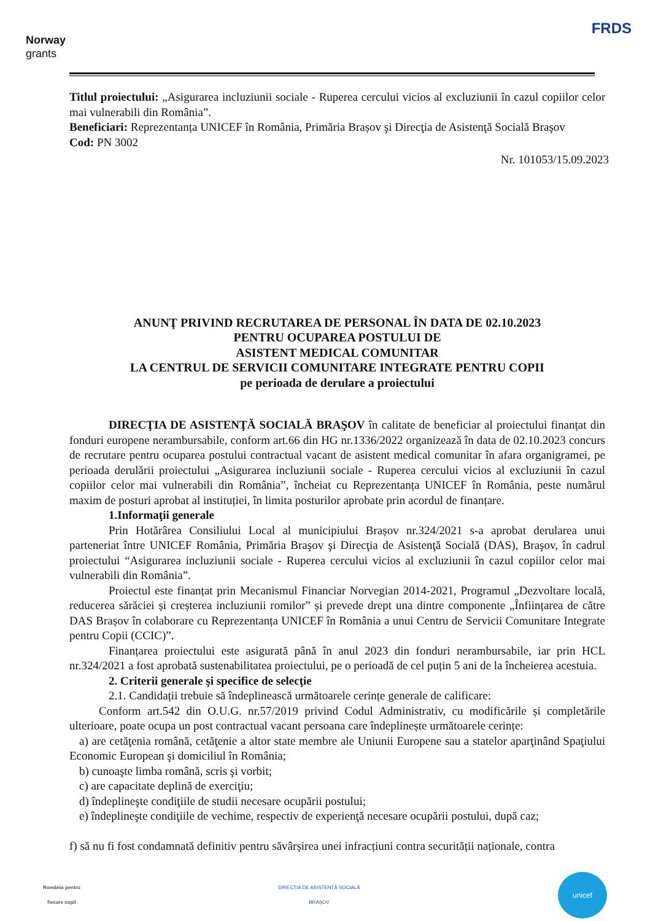Norway
grants
FRDS
Titlul proiectului: „Asigurarea incluziunii sociale - Ruperea cercului vicios al excluziunii în cazul copiilor celor mai vulnerabili din România”.
Beneficiari: Reprezentanța UNICEF în România, Primăria Brașov şi Direcţia de Asistenţă Socială Braşov
Cod: PN 3002
Nr. 101053/15.09.2023
ANUNŢ PRIVIND RECRUTAREA DE PERSONAL ÎN DATA DE 02.10.2023
PENTRU OCUPAREA POSTULUI DE
ASISTENT MEDICAL COMUNITAR
LA CENTRUL DE SERVICII COMUNITARE INTEGRATE PENTRU COPII
pe perioada de derulare a proiectului
DIRECŢIA DE ASISTENŢĂ SOCIALĂ BRAŞOV în calitate de beneficiar al proiectului finanțat din fonduri europene nerambursabile, conform art.66 din HG nr.1336/2022 organizează în data de 02.10.2023 concurs de recrutare pentru ocuparea postului contractual vacant de asistent medical comunitar în afara organigramei, pe perioada derulării proiectului „Asigurarea incluziunii sociale - Ruperea cercului vicios al excluziunii în cazul copiilor celor mai vulnerabili din România”, încheiat cu Reprezentanța UNICEF în România, peste numărul maxim de posturi aprobat al instituției, în limita posturilor aprobate prin acordul de finanțare.
1.Informaţii generale
Prin Hotărârea Consiliului Local al municipiului Brașov nr.324/2021 s-a aprobat derularea unui parteneriat între UNICEF România, Primăria Braşov şi Direcţia de Asistenţă Socială (DAS), Braşov, în cadrul proiectului “Asigurarea incluziunii sociale - Ruperea cercului vicios al excluziunii în cazul copiilor celor mai vulnerabili din România”.
Proiectul este finanțat prin Mecanismul Financiar Norvegian 2014-2021, Programul „Dezvoltare locală, reducerea sărăciei și creșterea incluziunii romilor” și prevede drept una dintre componente „Înființarea de către DAS Brașov în colaborare cu Reprezentanța UNICEF în România a unui Centru de Servicii Comunitare Integrate pentru Copii (CCIC)”.
Finanțarea proiectului este asigurată până în anul 2023 din fonduri nerambursabile, iar prin HCL nr.324/2021 a fost aprobată sustenabilitatea proiectului, pe o perioadă de cel puțin 5 ani de la încheierea acestuia.
2. Criterii generale şi specifice de selecţie
2.1. Candidații trebuie să îndeplinească următoarele cerințe generale de calificare:
Conform art.542 din O.U.G. nr.57/2019 privind Codul Administrativ, cu modificările și completările ulterioare, poate ocupa un post contractual vacant persoana care îndeplinește următoarele cerințe:
a) are cetăţenia română, cetăţenie a altor state membre ale Uniunii Europene sau a statelor aparţinând Spaţiului Economic European şi domiciliul în România;
b) cunoaşte limba română, scris şi vorbit;
c) are capacitate deplină de exerciţiu;
d) îndeplineşte condiţiile de studii necesare ocupării postului;
e) îndeplineşte condiţiile de vechime, respectiv de experienţă necesare ocupării postului, după caz;
f) să nu fi fost condamnată definitiv pentru săvârșirea unei infracțiuni contra securității naționale, contra
România pentru
fiecare copil
DIRECȚIA DE ASISTENȚĂ SOCIALĂ
BRAȘOV
unicef